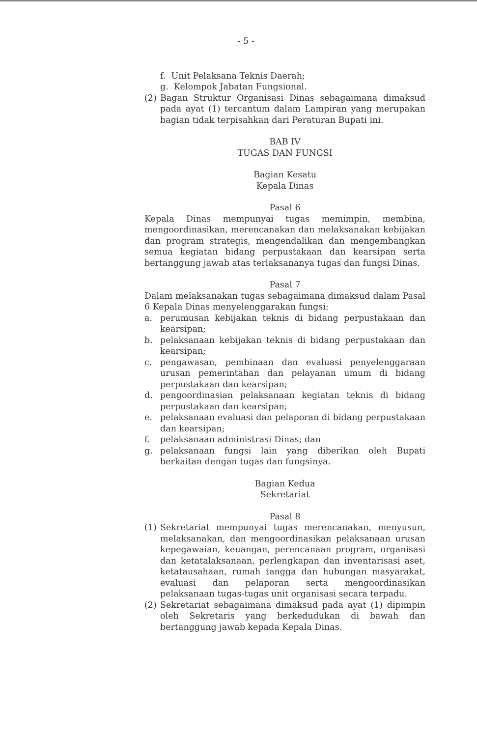- 5 -
f. Unit Pelaksana Teknis Daerah;
g. Kelompok Jabatan Fungsional.
(2) Bagan Struktur Organisasi Dinas sebagaimana dimaksud pada ayat (1) tercantum dalam Lampiran yang merupakan bagian tidak terpisahkan dari Peraturan Bupati ini.
BAB IV
TUGAS DAN FUNGSI
Bagian Kesatu
Kepala Dinas
Pasal 6
Kepala Dinas mempunyai tugas memimpin, membina, mengoordinasikan, merencanakan dan melaksanakan kebijakan dan program strategis, mengendalikan dan mengembangkan semua kegiatan bidang perpustakaan dan kearsipan serta bertanggung jawab atas terlaksananya tugas dan fungsi Dinas.
Pasal 7
Dalam melaksanakan tugas sebagaimana dimaksud dalam Pasal 6 Kepala Dinas menyelenggarakan fungsi:
a. perumusan kebijakan teknis di bidang perpustakaan dan kearsipan;
b. pelaksanaan kebijakan teknis di bidang perpustakaan dan kearsipan;
c. pengawasan, pembinaan dan evaluasi penyelenggaraan urusan pemerintahan dan pelayanan umum di bidang perpustakaan dan kearsipan;
d. pengoordinasian pelaksanaan kegiatan teknis di bidang perpustakaan dan kearsipan;
e. pelaksanaan evaluasi dan pelaporan di bidang perpustakaan dan kearsipan;
f. pelaksanaan administrasi Dinas; dan
g. pelaksanaan fungsi lain yang diberikan oleh Bupati berkaitan dengan tugas dan fungsinya.
Bagian Kedua
Sekretariat
Pasal 8
(1) Sekretariat mempunyai tugas merencanakan, menyusun, melaksanakan, dan mengoordinasikan pelaksanaan urusan kepegawaian, keuangan, perencanaan program, organisasi dan ketatalaksanaan, perlengkapan dan inventarisasi aset, ketatausahaan, rumah tangga dan hubungan masyarakat, evaluasi dan pelaporan serta mengoordinasikan pelaksanaan tugas-tugas unit organisasi secara terpadu.
(2) Sekretariat sebagaimana dimaksud pada ayat (1) dipimpin oleh Sekretaris yang berkedudukan di bawah dan bertanggung jawab kepada Kepala Dinas.